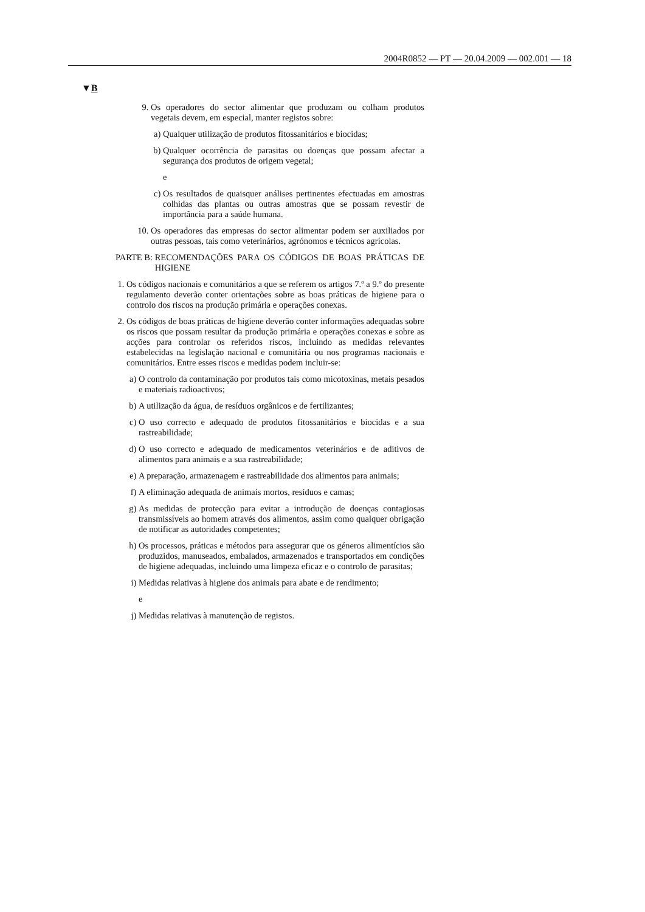2004R0852 — PT — 20.04.2009 — 002.001 — 18
▼B
9. Os operadores do sector alimentar que produzam ou colham produtos vegetais devem, em especial, manter registos sobre:
a) Qualquer utilização de produtos fitossanitários e biocidas;
b) Qualquer ocorrência de parasitas ou doenças que possam afectar a segurança dos produtos de origem vegetal;
e
c) Os resultados de quaisquer análises pertinentes efectuadas em amostras colhidas das plantas ou outras amostras que se possam revestir de importância para a saúde humana.
10. Os operadores das empresas do sector alimentar podem ser auxiliados por outras pessoas, tais como veterinários, agrónomos e técnicos agrícolas.
PARTE B: RECOMENDAÇÕES PARA OS CÓDIGOS DE BOAS PRÁTICAS DE HIGIENE
1. Os códigos nacionais e comunitários a que se referem os artigos 7.º a 9.º do presente regulamento deverão conter orientações sobre as boas práticas de higiene para o controlo dos riscos na produção primária e operações conexas.
2. Os códigos de boas práticas de higiene deverão conter informações adequadas sobre os riscos que possam resultar da produção primária e operações conexas e sobre as acções para controlar os referidos riscos, incluindo as medidas relevantes estabelecidas na legislação nacional e comunitária ou nos programas nacionais e comunitários. Entre esses riscos e medidas podem incluir-se:
a) O controlo da contaminação por produtos tais como micotoxinas, metais pesados e materiais radioactivos;
b) A utilização da água, de resíduos orgânicos e de fertilizantes;
c) O uso correcto e adequado de produtos fitossanitários e biocidas e a sua rastreabilidade;
d) O uso correcto e adequado de medicamentos veterinários e de aditivos de alimentos para animais e a sua rastreabilidade;
e) A preparação, armazenagem e rastreabilidade dos alimentos para animais;
f) A eliminação adequada de animais mortos, resíduos e camas;
g) As medidas de protecção para evitar a introdução de doenças contagiosas transmissíveis ao homem através dos alimentos, assim como qualquer obrigação de notificar as autoridades competentes;
h) Os processos, práticas e métodos para assegurar que os géneros alimentícios são produzidos, manuseados, embalados, armazenados e transportados em condições de higiene adequadas, incluindo uma limpeza eficaz e o controlo de parasitas;
i) Medidas relativas à higiene dos animais para abate e de rendimento;
e
j) Medidas relativas à manutenção de registos.